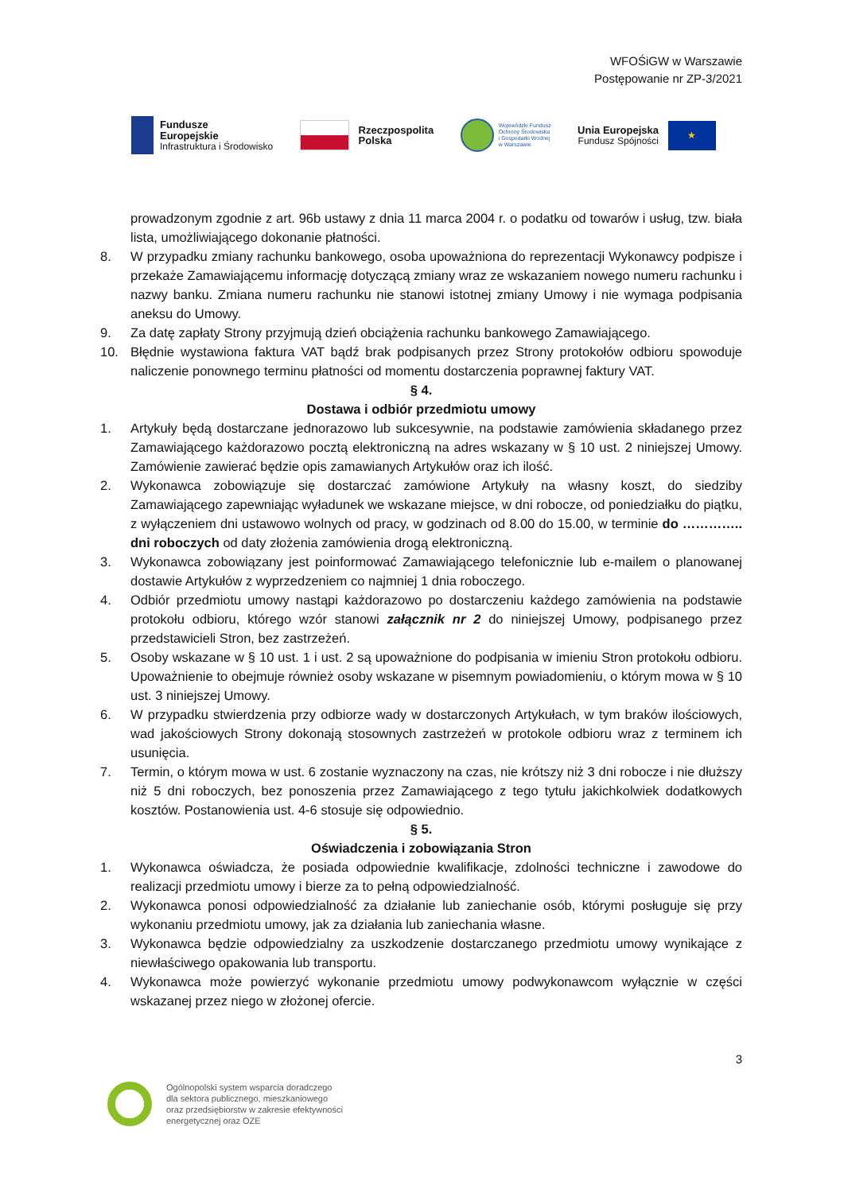WFOŚiGW w Warszawie
Postępowanie nr ZP-3/2021
Fundusze
Europejskie
Infrastruktura i Środowisko
Rzeczpospolita
Polska
Wojewódzki Fundusz
Ochrony Środowiska
i Gospodarki Wodnej
w Warszawie
Unia Europejska
Fundusz Spójności
★
prowadzonym zgodnie z art. 96b ustawy z dnia 11 marca 2004 r. o podatku od towarów i usług, tzw. biała lista, umożliwiającego dokonanie płatności.
8. W przypadku zmiany rachunku bankowego, osoba upoważniona do reprezentacji Wykonawcy podpisze i przekaże Zamawiającemu informację dotyczącą zmiany wraz ze wskazaniem nowego numeru rachunku i nazwy banku. Zmiana numeru rachunku nie stanowi istotnej zmiany Umowy i nie wymaga podpisania aneksu do Umowy.
9. Za datę zapłaty Strony przyjmują dzień obciążenia rachunku bankowego Zamawiającego.
10. Błędnie wystawiona faktura VAT bądź brak podpisanych przez Strony protokołów odbioru spowoduje naliczenie ponownego terminu płatności od momentu dostarczenia poprawnej faktury VAT.
§ 4.
Dostawa i odbiór przedmiotu umowy
1. Artykuły będą dostarczane jednorazowo lub sukcesywnie, na podstawie zamówienia składanego przez Zamawiającego każdorazowo pocztą elektroniczną na adres wskazany w § 10 ust. 2 niniejszej Umowy. Zamówienie zawierać będzie opis zamawianych Artykułów oraz ich ilość.
2. Wykonawca zobowiązuje się dostarczać zamówione Artykuły na własny koszt, do siedziby Zamawiającego zapewniając wyładunek we wskazane miejsce, w dni robocze, od poniedziałku do piątku, z wyłączeniem dni ustawowo wolnych od pracy, w godzinach od 8.00 do 15.00, w terminie do ………….. dni roboczych od daty złożenia zamówienia drogą elektroniczną.
3. Wykonawca zobowiązany jest poinformować Zamawiającego telefonicznie lub e-mailem o planowanej dostawie Artykułów z wyprzedzeniem co najmniej 1 dnia roboczego.
4. Odbiór przedmiotu umowy nastąpi każdorazowo po dostarczeniu każdego zamówienia na podstawie protokołu odbioru, którego wzór stanowi załącznik nr 2 do niniejszej Umowy, podpisanego przez przedstawicieli Stron, bez zastrzeżeń.
5. Osoby wskazane w § 10 ust. 1 i ust. 2 są upoważnione do podpisania w imieniu Stron protokołu odbioru. Upoważnienie to obejmuje również osoby wskazane w pisemnym powiadomieniu, o którym mowa w § 10 ust. 3 niniejszej Umowy.
6. W przypadku stwierdzenia przy odbiorze wady w dostarczonych Artykułach, w tym braków ilościowych, wad jakościowych Strony dokonają stosownych zastrzeżeń w protokole odbioru wraz z terminem ich usunięcia.
7. Termin, o którym mowa w ust. 6 zostanie wyznaczony na czas, nie krótszy niż 3 dni robocze i nie dłuższy niż 5 dni roboczych, bez ponoszenia przez Zamawiającego z tego tytułu jakichkolwiek dodatkowych kosztów. Postanowienia ust. 4-6 stosuje się odpowiednio.
§ 5.
Oświadczenia i zobowiązania Stron
1. Wykonawca oświadcza, że posiada odpowiednie kwalifikacje, zdolności techniczne i zawodowe do realizacji przedmiotu umowy i bierze za to pełną odpowiedzialność.
2. Wykonawca ponosi odpowiedzialność za działanie lub zaniechanie osób, którymi posługuje się przy wykonaniu przedmiotu umowy, jak za działania lub zaniechania własne.
3. Wykonawca będzie odpowiedzialny za uszkodzenie dostarczanego przedmiotu umowy wynikające z niewłaściwego opakowania lub transportu.
4. Wykonawca może powierzyć wykonanie przedmiotu umowy podwykonawcom wyłącznie w części wskazanej przez niego w złożonej ofercie.
3
Ogólnopolski system wsparcia doradczego
dla sektora publicznego, mieszkaniowego
oraz przedsiębiorstw w zakresie efektywności
energetycznej oraz OZE